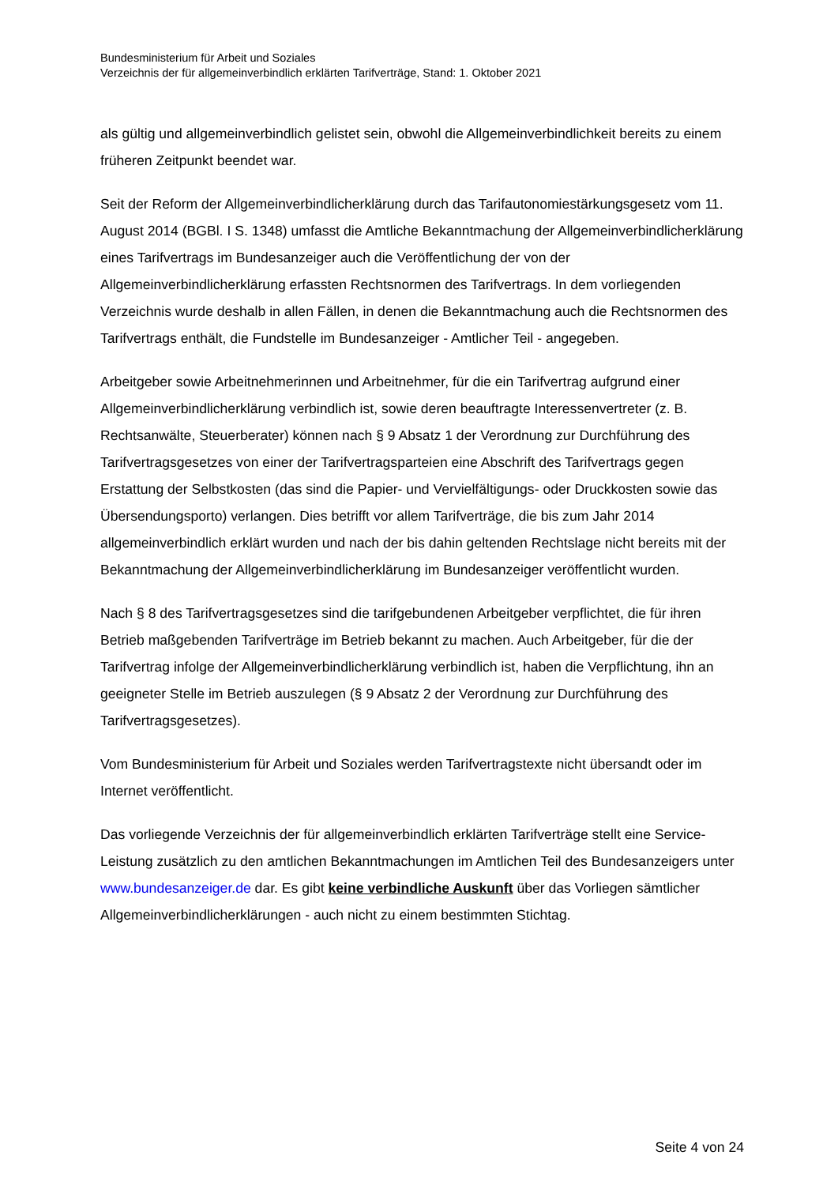Bundesministerium für Arbeit und Soziales
Verzeichnis der für allgemeinverbindlich erklärten Tarifverträge, Stand: 1. Oktober 2021
als gültig und allgemeinverbindlich gelistet sein, obwohl die Allgemeinverbindlichkeit bereits zu einem früheren Zeitpunkt beendet war.
Seit der Reform der Allgemeinverbindlicherklärung durch das Tarifautonomiestärkungsgesetz vom 11. August 2014 (BGBl. I S. 1348) umfasst die Amtliche Bekanntmachung der Allgemeinverbindlicherklärung eines Tarifvertrags im Bundesanzeiger auch die Veröffentlichung der von der Allgemeinverbindlicherklärung erfassten Rechtsnormen des Tarifvertrags. In dem vorliegenden Verzeichnis wurde deshalb in allen Fällen, in denen die Bekanntmachung auch die Rechtsnormen des Tarifvertrags enthält, die Fundstelle im Bundesanzeiger - Amtlicher Teil - angegeben.
Arbeitgeber sowie Arbeitnehmerinnen und Arbeitnehmer, für die ein Tarifvertrag aufgrund einer Allgemeinverbindlicherklärung verbindlich ist, sowie deren beauftragte Interessenvertreter (z. B. Rechtsanwälte, Steuerberater) können nach § 9 Absatz 1 der Verordnung zur Durchführung des Tarifvertragsgesetzes von einer der Tarifvertragsparteien eine Abschrift des Tarifvertrags gegen Erstattung der Selbstkosten (das sind die Papier- und Vervielfältigungs- oder Druckkosten sowie das Übersendungsporto) verlangen. Dies betrifft vor allem Tarifverträge, die bis zum Jahr 2014 allgemeinverbindlich erklärt wurden und nach der bis dahin geltenden Rechtslage nicht bereits mit der Bekanntmachung der Allgemeinverbindlicherklärung im Bundesanzeiger veröffentlicht wurden.
Nach § 8 des Tarifvertragsgesetzes sind die tarifgebundenen Arbeitgeber verpflichtet, die für ihren Betrieb maßgebenden Tarifverträge im Betrieb bekannt zu machen. Auch Arbeitgeber, für die der Tarifvertrag infolge der Allgemeinverbindlicherklärung verbindlich ist, haben die Verpflichtung, ihn an geeigneter Stelle im Betrieb auszulegen (§ 9 Absatz 2 der Verordnung zur Durchführung des Tarifvertragsgesetzes).
Vom Bundesministerium für Arbeit und Soziales werden Tarifvertragstexte nicht übersandt oder im Internet veröffentlicht.
Das vorliegende Verzeichnis der für allgemeinverbindlich erklärten Tarifverträge stellt eine Service-Leistung zusätzlich zu den amtlichen Bekanntmachungen im Amtlichen Teil des Bundesanzeigers unter www.bundesanzeiger.de dar. Es gibt keine verbindliche Auskunft über das Vorliegen sämtlicher Allgemeinverbindlicherklärungen - auch nicht zu einem bestimmten Stichtag.
Seite 4 von 24